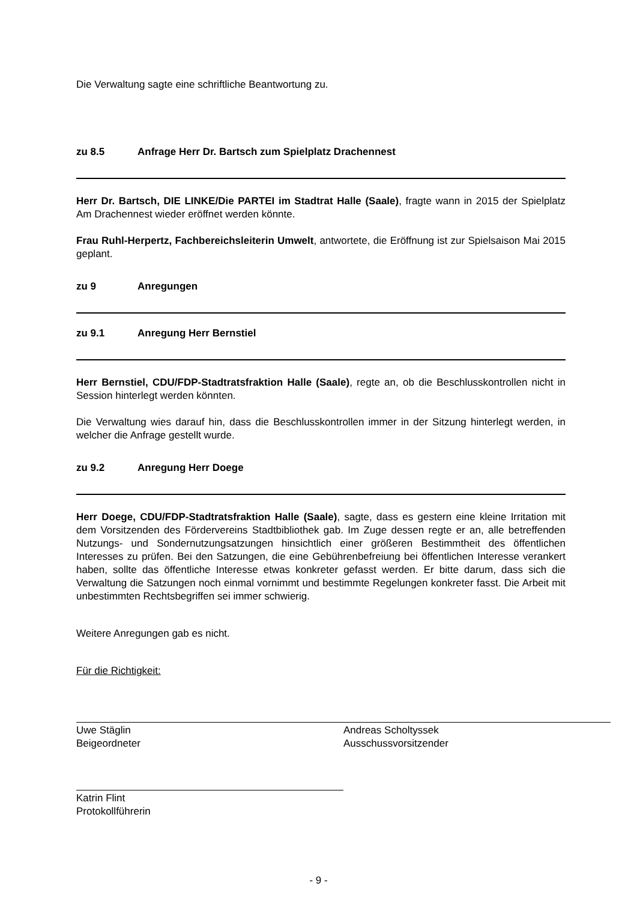Die Verwaltung sagte eine schriftliche Beantwortung zu.
zu 8.5 Anfrage Herr Dr. Bartsch zum Spielplatz Drachennest
Herr Dr. Bartsch, DIE LINKE/Die PARTEI im Stadtrat Halle (Saale), fragte wann in 2015 der Spielplatz Am Drachennest wieder eröffnet werden könnte.
Frau Ruhl-Herpertz, Fachbereichsleiterin Umwelt, antwortete, die Eröffnung ist zur Spielsaison Mai 2015 geplant.
zu 9 Anregungen
zu 9.1 Anregung Herr Bernstiel
Herr Bernstiel, CDU/FDP-Stadtratsfraktion Halle (Saale), regte an, ob die Beschlusskontrollen nicht in Session hinterlegt werden könnten.
Die Verwaltung wies darauf hin, dass die Beschlusskontrollen immer in der Sitzung hinterlegt werden, in welcher die Anfrage gestellt wurde.
zu 9.2 Anregung Herr Doege
Herr Doege, CDU/FDP-Stadtratsfraktion Halle (Saale), sagte, dass es gestern eine kleine Irritation mit dem Vorsitzenden des Fördervereins Stadtbibliothek gab. Im Zuge dessen regte er an, alle betreffenden Nutzungs- und Sondernutzungsatzungen hinsichtlich einer größeren Bestimmtheit des öffentlichen Interesses zu prüfen. Bei den Satzungen, die eine Gebührenbefreiung bei öffentlichen Interesse verankert haben, sollte das öffentliche Interesse etwas konkreter gefasst werden. Er bitte darum, dass sich die Verwaltung die Satzungen noch einmal vornimmt und bestimmte Regelungen konkreter fasst. Die Arbeit mit unbestimmten Rechtsbegriffen sei immer schwierig.
Weitere Anregungen gab es nicht.
Für die Richtigkeit:
Uwe Stäglin
Beigeordneter
Andreas Scholtyssek
Ausschussvorsitzender
Katrin Flint
Protokollführerin
- 9 -